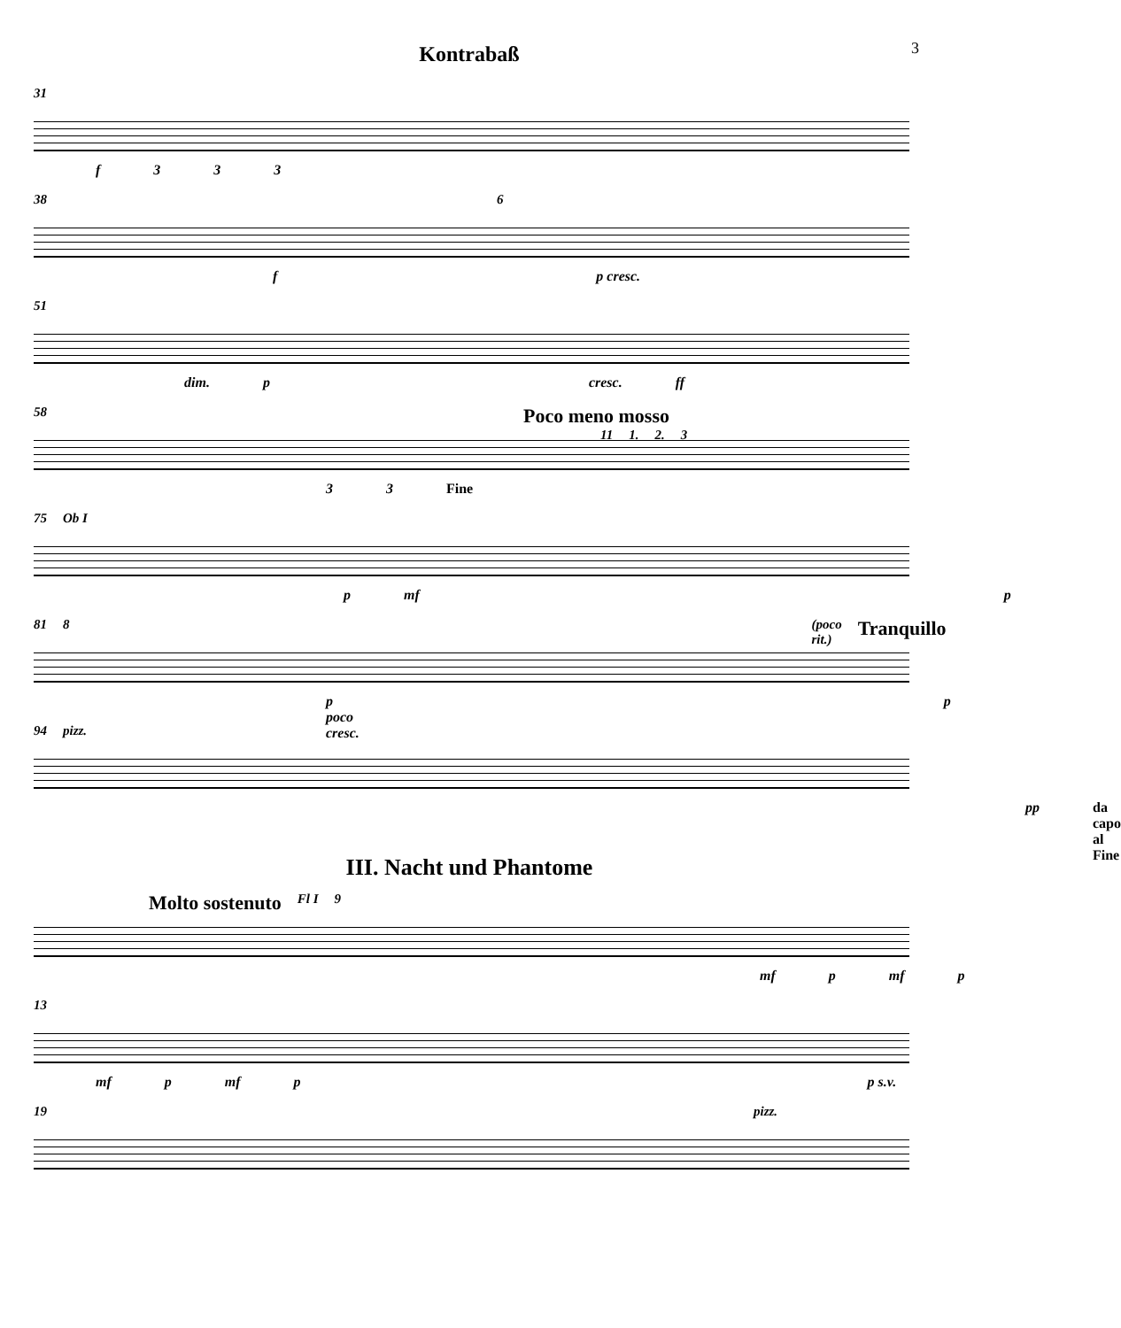Kontrabaß
3
31
f 333
38 6
f p cresc.
51
dim. p cresc. ff
58 Poco meno mosso
11 1. 2. 3
33 Fine
75 Ob I
p mf p
81 8 (poco rit.) Tranquillo
p poco cresc. p
94 pizz.
pp da capo al Fine
III. Nacht und Phantome
Molto sostenuto Fl I 9
mf p mf p
13
mf p mf p p s.v.
19 pizz.